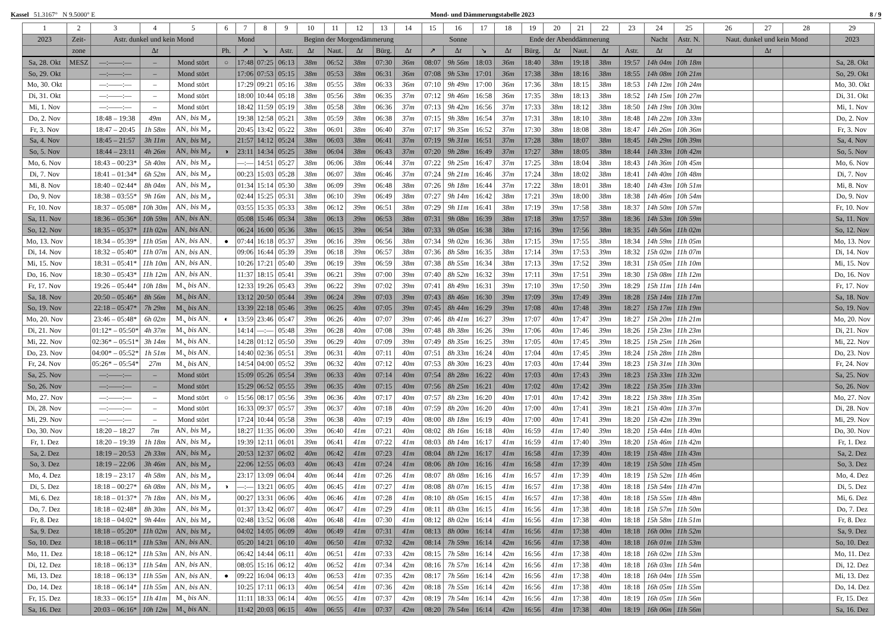Kassel 51.3167° N 9.5000° E Mond- und Dämmerungstabelle 2023 8 / 9
| 1 | 2 | 3 | 4 | 5 | 6 | 7 | 8 | 9 | 10 | 11 | 12 | 13 | 14 | 15 | 16 | 17 | 18 | 19 | 20 | 21 | 22 | 23 | 24 | 25 | 26 | 27 | 28 | 29 |
| --- | --- | --- | --- | --- | --- | --- | --- | --- | --- | --- | --- | --- | --- | --- | --- | --- | --- | --- | --- | --- | --- | --- | --- | --- | --- | --- | --- | --- |
| 2023 | Zeit- | Astr. dunkel und kein Mond | | | Mond | | | Beginn der Morgendämmerung | | | | | | Sonne | | | Ende der Abenddämmerung | | | | | | Nacht | Astr. N. | Naut. dunkel und kein Mond | | | 2023 |
| | zone | | Δ t | | Ph. | ↗ | ↘ | Astr. | Δ t | Naut. | Δ t | Bürg. | Δ t | ↗ | Δ t | ↘ | Δ t | Bürg. | Δ t | Naut. | Δ t | Astr. | Δ t | Δ t | | Δ t | | |
| Sa, 28. Okt | MESZ | —:——:— | – | Mond stört | ○ | 17:48 | 07:25 | 06:13 | 38m | 06:52 | 38m | 07:30 | 36m | 08:07 | 9h 56m | 18:03 | 36m | 18:40 | 38m | 19:18 | 38m | 19:57 | 14h 04m | 10h 18m | | | | Sa, 28. Okt |
| So, 29. Okt | | —:——:— | – | Mond stört | | 17:06 | 07:53 | 05:15 | 38m | 05:53 | 38m | 06:31 | 36m | 07:08 | 9h 53m | 17:01 | 36m | 17:38 | 38m | 18:16 | 38m | 18:55 | 14h 08m | 10h 21m | | | | So, 29. Okt |
| Mo, 30. Okt | | —:——:— | – | Mond stört | | 17:29 | 09:21 | 05:16 | 38m | 05:55 | 38m | 06:33 | 36m | 07:10 | 9h 49m | 17:00 | 36m | 17:36 | 38m | 18:15 | 38m | 18:53 | 14h 12m | 10h 24m | | | | Mo, 30. Okt |
| Di, 31. Okt | | —:——:— | – | Mond stört | | 18:00 | 10:44 | 05:18 | 38m | 05:56 | 38m | 06:35 | 37m | 07:12 | 9h 46m | 16:58 | 36m | 17:35 | 38m | 18:13 | 38m | 18:52 | 14h 15m | 10h 27m | | | | Di, 31. Okt |
| Mi, 1. Nov | | —:——:— | – | Mond stört | | 18:42 | 11:59 | 05:19 | 38m | 05:58 | 38m | 06:36 | 37m | 07:13 | 9h 42m | 16:56 | 37m | 17:33 | 38m | 18:12 | 38m | 18:50 | 14h 19m | 10h 30m | | | | Mi, 1. Nov |
| Do, 2. Nov | | 18:48 – 19:38 | 49m | AN<sub>+</sub> bis M<sub>↗</sub> | | 19:38 | 12:58 | 05:21 | 38m | 05:59 | 38m | 06:38 | 37m | 07:15 | 9h 38m | 16:54 | 37m | 17:31 | 38m | 18:10 | 38m | 18:48 | 14h 22m | 10h 33m | | | | Do, 2. Nov |
| Fr, 3. Nov | | 18:47 – 20:45 | 1h 58m | AN<sub>+</sub> bis M<sub>↗</sub> | | 20:45 | 13:42 | 05:22 | 38m | 06:01 | 38m | 06:40 | 37m | 07:17 | 9h 35m | 16:52 | 37m | 17:30 | 38m | 18:08 | 38m | 18:47 | 14h 26m | 10h 36m | | | | Fr, 3. Nov |
| Sa, 4. Nov | | 18:45 – 21:57 | 3h 11m | AN<sub>+</sub> bis M<sub>↗</sub> | | 21:57 | 14:12 | 05:24 | 38m | 06:03 | 38m | 06:41 | 37m | 07:19 | 9h 31m | 16:51 | 37m | 17:28 | 38m | 18:07 | 38m | 18:45 | 14h 29m | 10h 39m | | | | Sa, 4. Nov |
| So, 5. Nov | | 18:44 – 23:11 | 4h 26m | AN<sub>+</sub> bis M<sub>↗</sub> | ◑ | 23:11 | 14:34 | 05:25 | 38m | 06:04 | 38m | 06:43 | 37m | 07:20 | 9h 28m | 16:49 | 37m | 17:27 | 38m | 18:05 | 38m | 18:44 | 14h 33m | 10h 42m | | | | So, 5. Nov |
| Mo, 6. Nov | | 18:43 – 00:23* | 5h 40m | AN<sub>+</sub> bis M<sub>↗</sub> | | —:— | 14:51 | 05:27 | 38m | 06:06 | 38m | 06:44 | 37m | 07:22 | 9h 25m | 16:47 | 37m | 17:25 | 38m | 18:04 | 38m | 18:43 | 14h 36m | 10h 45m | | | | Mo, 6. Nov |
| Di, 7. Nov | | 18:41 – 01:34* | 6h 52m | AN<sub>+</sub> bis M<sub>↗</sub> | | 00:23 | 15:03 | 05:28 | 38m | 06:07 | 38m | 06:46 | 37m | 07:24 | 9h 21m | 16:46 | 37m | 17:24 | 38m | 18:02 | 38m | 18:41 | 14h 40m | 10h 48m | | | | Di, 7. Nov |
| Mi, 8. Nov | | 18:40 – 02:44* | 8h 04m | AN<sub>+</sub> bis M<sub>↗</sub> | | 01:34 | 15:14 | 05:30 | 38m | 06:09 | 39m | 06:48 | 38m | 07:26 | 9h 18m | 16:44 | 37m | 17:22 | 38m | 18:01 | 38m | 18:40 | 14h 43m | 10h 51m | | | | Mi, 8. Nov |
| Do, 9. Nov | | 18:38 – 03:55* | 9h 16m | AN<sub>+</sub> bis M<sub>↗</sub> | | 02:44 | 15:25 | 05:31 | 38m | 06:10 | 39m | 06:49 | 38m | 07:27 | 9h 14m | 16:42 | 38m | 17:21 | 39m | 18:00 | 38m | 18:38 | 14h 46m | 10h 54m | | | | Do, 9. Nov |
| Fr, 10. Nov | | 18:37 – 05:08* | 10h 30m | AN<sub>+</sub> bis M<sub>↗</sub> | | 03:55 | 15:35 | 05:33 | 38m | 06:12 | 39m | 06:51 | 38m | 07:29 | 9h 11m | 16:41 | 38m | 17:19 | 39m | 17:58 | 38m | 18:37 | 14h 50m | 10h 57m | | | | Fr, 10. Nov |
| Sa, 11. Nov | | 18:36 – 05:36* | 10h 59m | AN<sub>+</sub> bis AN<sub>−</sub> | | 05:08 | 15:46 | 05:34 | 38m | 06:13 | 39m | 06:53 | 38m | 07:31 | 9h 08m | 16:39 | 38m | 17:18 | 39m | 17:57 | 38m | 18:36 | 14h 53m | 10h 59m | | | | Sa, 11. Nov |
| So, 12. Nov | | 18:35 – 05:37* | 11h 02m | AN<sub>+</sub> bis AN<sub>−</sub> | | 06:24 | 16:00 | 05:36 | 38m | 06:15 | 39m | 06:54 | 38m | 07:33 | 9h 05m | 16:38 | 38m | 17:16 | 39m | 17:56 | 38m | 18:35 | 14h 56m | 11h 02m | | | | So, 12. Nov |
| Mo, 13. Nov | | 18:34 – 05:39* | 11h 05m | AN<sub>+</sub> bis AN<sub>−</sub> | ● | 07:44 | 16:18 | 05:37 | 39m | 06:16 | 39m | 06:56 | 38m | 07:34 | 9h 02m | 16:36 | 38m | 17:15 | 39m | 17:55 | 38m | 18:34 | 14h 59m | 11h 05m | | | | Mo, 13. Nov |
| Di, 14. Nov | | 18:32 – 05:40* | 11h 07m | AN<sub>+</sub> bis AN<sub>−</sub> | | 09:06 | 16:44 | 05:39 | 39m | 06:18 | 39m | 06:57 | 38m | 07:36 | 8h 58m | 16:35 | 38m | 17:14 | 39m | 17:53 | 39m | 18:32 | 15h 02m | 11h 07m | | | | Di, 14. Nov |
| Mi, 15. Nov | | 18:31 – 05:41* | 11h 10m | AN<sub>+</sub> bis AN<sub>−</sub> | | 10:26 | 17:21 | 05:40 | 39m | 06:19 | 39m | 06:59 | 38m | 07:38 | 8h 55m | 16:34 | 38m | 17:13 | 39m | 17:52 | 39m | 18:31 | 15h 05m | 11h 10m | | | | Mi, 15. Nov |
| Do, 16. Nov | | 18:30 – 05:43* | 11h 12m | AN<sub>+</sub> bis AN<sub>−</sub> | | 11:37 | 18:15 | 05:41 | 39m | 06:21 | 39m | 07:00 | 39m | 07:40 | 8h 52m | 16:32 | 39m | 17:11 | 39m | 17:51 | 39m | 18:30 | 15h 08m | 11h 12m | | | | Do, 16. Nov |
| Fr, 17. Nov | | 19:26 – 05:44* | 10h 18m | M<sub>↘</sub> bis AN<sub>−</sub> | | 12:33 | 19:26 | 05:43 | 39m | 06:22 | 39m | 07:02 | 39m | 07:41 | 8h 49m | 16:31 | 39m | 17:10 | 39m | 17:50 | 39m | 18:29 | 15h 11m | 11h 14m | | | | Fr, 17. Nov |
| Sa, 18. Nov | | 20:50 – 05:46* | 8h 56m | M<sub>↘</sub> bis AN<sub>−</sub> | | 13:12 | 20:50 | 05:44 | 39m | 06:24 | 39m | 07:03 | 39m | 07:43 | 8h 46m | 16:30 | 39m | 17:09 | 39m | 17:49 | 39m | 18:28 | 15h 14m | 11h 17m | | | | Sa, 18. Nov |
| So, 19. Nov | | 22:18 – 05:47* | 7h 29m | M<sub>↘</sub> bis AN<sub>−</sub> | | 13:39 | 22:18 | 05:46 | 39m | 06:25 | 40m | 07:05 | 39m | 07:45 | 8h 44m | 16:29 | 39m | 17:08 | 40m | 17:48 | 39m | 18:27 | 15h 17m | 11h 19m | | | | So, 19. Nov |
| Mo, 20. Nov | | 23:46 – 05:48* | 6h 02m | M<sub>↘</sub> bis AN<sub>−</sub> | ◐ | 13:59 | 23:46 | 05:47 | 39m | 06:26 | 40m | 07:07 | 39m | 07:46 | 8h 41m | 16:27 | 39m | 17:07 | 40m | 17:47 | 39m | 18:27 | 15h 20m | 11h 21m | | | | Mo, 20. Nov |
| Di, 21. Nov | | 01:12* – 05:50* | 4h 37m | M<sub>↘</sub> bis AN<sub>−</sub> | | 14:14 | —:— | 05:48 | 39m | 06:28 | 40m | 07:08 | 39m | 07:48 | 8h 38m | 16:26 | 39m | 17:06 | 40m | 17:46 | 39m | 18:26 | 15h 23m | 11h 23m | | | | Di, 21. Nov |
| Mi, 22. Nov | | 02:36* – 05:51* | 3h 14m | M<sub>↘</sub> bis AN<sub>−</sub> | | 14:28 | 01:12 | 05:50 | 39m | 06:29 | 40m | 07:09 | 39m | 07:49 | 8h 35m | 16:25 | 39m | 17:05 | 40m | 17:45 | 39m | 18:25 | 15h 25m | 11h 26m | | | | Mi, 22. Nov |
| Do, 23. Nov | | 04:00* – 05:52* | 1h 51m | M<sub>↘</sub> bis AN<sub>−</sub> | | 14:40 | 02:36 | 05:51 | 39m | 06:31 | 40m | 07:11 | 40m | 07:51 | 8h 33m | 16:24 | 40m | 17:04 | 40m | 17:45 | 39m | 18:24 | 15h 28m | 11h 28m | | | | Do, 23. Nov |
| Fr, 24. Nov | | 05:26* – 05:54* | 27m | M<sub>↘</sub> bis AN<sub>−</sub> | | 14:54 | 04:00 | 05:52 | 39m | 06:32 | 40m | 07:12 | 40m | 07:53 | 8h 30m | 16:23 | 40m | 17:03 | 40m | 17:44 | 39m | 18:23 | 15h 31m | 11h 30m | | | | Fr, 24. Nov |
| Sa, 25. Nov | | —:——:— | – | Mond stört | | 15:09 | 05:26 | 05:54 | 39m | 06:33 | 40m | 07:14 | 40m | 07:54 | 8h 28m | 16:22 | 40m | 17:03 | 40m | 17:43 | 39m | 18:23 | 15h 33m | 11h 32m | | | | Sa, 25. Nov |
| So, 26. Nov | | —:——:— | – | Mond stört | | 15:29 | 06:52 | 05:55 | 39m | 06:35 | 40m | 07:15 | 40m | 07:56 | 8h 25m | 16:21 | 40m | 17:02 | 40m | 17:42 | 39m | 18:22 | 15h 35m | 11h 33m | | | | So, 26. Nov |
| Mo, 27. Nov | | —:——:— | – | Mond stört | ○ | 15:56 | 08:17 | 05:56 | 39m | 06:36 | 40m | 07:17 | 40m | 07:57 | 8h 23m | 16:20 | 40m | 17:01 | 40m | 17:42 | 39m | 18:22 | 15h 38m | 11h 35m | | | | Mo, 27. Nov |
| Di, 28. Nov | | —:——:— | – | Mond stört | | 16:33 | 09:37 | 05:57 | 39m | 06:37 | 40m | 07:18 | 40m | 07:59 | 8h 20m | 16:20 | 40m | 17:00 | 40m | 17:41 | 39m | 18:21 | 15h 40m | 11h 37m | | | | Di, 28. Nov |
| Mi, 29. Nov | | —:——:— | – | Mond stört | | 17:24 | 10:44 | 05:58 | 39m | 06:38 | 40m | 07:19 | 40m | 08:00 | 8h 18m | 16:19 | 40m | 17:00 | 40m | 17:41 | 39m | 18:20 | 15h 42m | 11h 39m | | | | Mi, 29. Nov |
| Do, 30. Nov | | 18:20 – 18:27 | 7m | AN<sub>+</sub> bis M<sub>↗</sub> | | 18:27 | 11:35 | 06:00 | 39m | 06:40 | 41m | 07:21 | 40m | 08:02 | 8h 16m | 16:18 | 40m | 16:59 | 41m | 17:40 | 39m | 18:20 | 15h 44m | 11h 40m | | | | Do, 30. Nov |
| Fr, 1. Dez | | 18:20 – 19:39 | 1h 18m | AN<sub>+</sub> bis M<sub>↗</sub> | | 19:39 | 12:11 | 06:01 | 39m | 06:41 | 41m | 07:22 | 41m | 08:03 | 8h 14m | 16:17 | 41m | 16:59 | 41m | 17:40 | 39m | 18:20 | 15h 46m | 11h 42m | | | | Fr, 1. Dez |
| Sa, 2. Dez | | 18:19 – 20:53 | 2h 33m | AN<sub>+</sub> bis M<sub>↗</sub> | | 20:53 | 12:37 | 06:02 | 40m | 06:42 | 41m | 07:23 | 41m | 08:04 | 8h 12m | 16:17 | 41m | 16:58 | 41m | 17:39 | 40m | 18:19 | 15h 48m | 11h 43m | | | | Sa, 2. Dez |
| So, 3. Dez | | 18:19 – 22:06 | 3h 46m | AN<sub>+</sub> bis M<sub>↗</sub> | | 22:06 | 12:55 | 06:03 | 40m | 06:43 | 41m | 07:24 | 41m | 08:06 | 8h 10m | 16:16 | 41m | 16:58 | 41m | 17:39 | 40m | 18:19 | 15h 50m | 11h 45m | | | | So, 3. Dez |
| Mo, 4. Dez | | 18:19 – 23:17 | 4h 58m | AN<sub>+</sub> bis M<sub>↗</sub> | | 23:17 | 13:09 | 06:04 | 40m | 06:44 | 41m | 07:26 | 41m | 08:07 | 8h 08m | 16:16 | 41m | 16:57 | 41m | 17:39 | 40m | 18:19 | 15h 52m | 11h 46m | | | | Mo, 4. Dez |
| Di, 5. Dez | | 18:18 – 00:27* | 6h 08m | AN<sub>+</sub> bis M<sub>↗</sub> | ◑ | —:— | 13:21 | 06:05 | 40m | 06:45 | 41m | 07:27 | 41m | 08:08 | 8h 07m | 16:15 | 41m | 16:57 | 41m | 17:38 | 40m | 18:18 | 15h 54m | 11h 47m | | | | Di, 5. Dez |
| Mi, 6. Dez | | 18:18 – 01:37* | 7h 18m | AN<sub>+</sub> bis M<sub>↗</sub> | | 00:27 | 13:31 | 06:06 | 40m | 06:46 | 41m | 07:28 | 41m | 08:10 | 8h 05m | 16:15 | 41m | 16:57 | 41m | 17:38 | 40m | 18:18 | 15h 55m | 11h 48m | | | | Mi, 6. Dez |
| Do, 7. Dez | | 18:18 – 02:48* | 8h 30m | AN<sub>+</sub> bis M<sub>↗</sub> | | 01:37 | 13:42 | 06:07 | 40m | 06:47 | 41m | 07:29 | 41m | 08:11 | 8h 03m | 16:15 | 41m | 16:56 | 41m | 17:38 | 40m | 18:18 | 15h 57m | 11h 50m | | | | Do, 7. Dez |
| Fr, 8. Dez | | 18:18 – 04:02* | 9h 44m | AN<sub>+</sub> bis M<sub>↗</sub> | | 02:48 | 13:52 | 06:08 | 40m | 06:48 | 41m | 07:30 | 41m | 08:12 | 8h 02m | 16:14 | 41m | 16:56 | 41m | 17:38 | 40m | 18:18 | 15h 58m | 11h 51m | | | | Fr, 8. Dez |
| Sa, 9. Dez | | 18:18 – 05:20* | 11h 02m | AN<sub>+</sub> bis M<sub>↗</sub> | | 04:02 | 14:05 | 06:09 | 40m | 06:49 | 41m | 07:31 | 41m | 08:13 | 8h 00m | 16:14 | 41m | 16:56 | 41m | 17:38 | 40m | 18:18 | 16h 00m | 11h 52m | | | | Sa, 9. Dez |
| So, 10. Dez | | 18:18 – 06:11* | 11h 53m | AN<sub>+</sub> bis AN<sub>−</sub> | | 05:20 | 14:21 | 06:10 | 40m | 06:50 | 41m | 07:32 | 42m | 08:14 | 7h 59m | 16:14 | 42m | 16:56 | 41m | 17:38 | 40m | 18:18 | 16h 01m | 11h 53m | | | | So, 10. Dez |
| Mo, 11. Dez | | 18:18 – 06:12* | 11h 53m | AN<sub>+</sub> bis AN<sub>−</sub> | | 06:42 | 14:44 | 06:11 | 40m | 06:51 | 41m | 07:33 | 42m | 08:15 | 7h 58m | 16:14 | 42m | 16:56 | 41m | 17:38 | 40m | 18:18 | 16h 02m | 11h 53m | | | | Mo, 11. Dez |
| Di, 12. Dez | | 18:18 – 06:13* | 11h 54m | AN<sub>+</sub> bis AN<sub>−</sub> | | 08:05 | 15:16 | 06:12 | 40m | 06:52 | 41m | 07:34 | 42m | 08:16 | 7h 57m | 16:14 | 42m | 16:56 | 41m | 17:38 | 40m | 18:18 | 16h 03m | 11h 54m | | | | Di, 12. Dez |
| Mi, 13. Dez | | 18:18 – 06:13* | 11h 55m | AN<sub>+</sub> bis AN<sub>−</sub> | ● | 09:22 | 16:04 | 06:13 | 40m | 06:53 | 41m | 07:35 | 42m | 08:17 | 7h 56m | 16:14 | 42m | 16:56 | 41m | 17:38 | 40m | 18:18 | 16h 04m | 11h 55m | | | | Mi, 13. Dez |
| Do, 14. Dez | | 18:18 – 06:14* | 11h 55m | AN<sub>+</sub> bis AN<sub>−</sub> | | 10:25 | 17:11 | 06:13 | 40m | 06:54 | 41m | 07:36 | 42m | 08:18 | 7h 55m | 16:14 | 42m | 16:56 | 41m | 17:38 | 40m | 18:18 | 16h 05m | 11h 55m | | | | Do, 14. Dez |
| Fr, 15. Dez | | 18:33 – 06:15* | 11h 41m | M<sub>↘</sub> bis AN<sub>−</sub> | | 11:11 | 18:33 | 06:14 | 40m | 06:55 | 41m | 07:37 | 42m | 08:19 | 7h 54m | 16:14 | 42m | 16:56 | 41m | 17:38 | 40m | 18:19 | 16h 05m | 11h 56m | | | | Fr, 15. Dez |
| Sa, 16. Dez | | 20:03 – 06:16* | 10h 12m | M<sub>↘</sub> bis AN<sub>−</sub> | | 11:42 | 20:03 | 06:15 | 40m | 06:55 | 41m | 07:37 | 42m | 08:20 | 7h 54m | 16:14 | 42m | 16:56 | 41m | 17:38 | 40m | 18:19 | 16h 06m | 11h 56m | | | | Sa, 16. Dez |